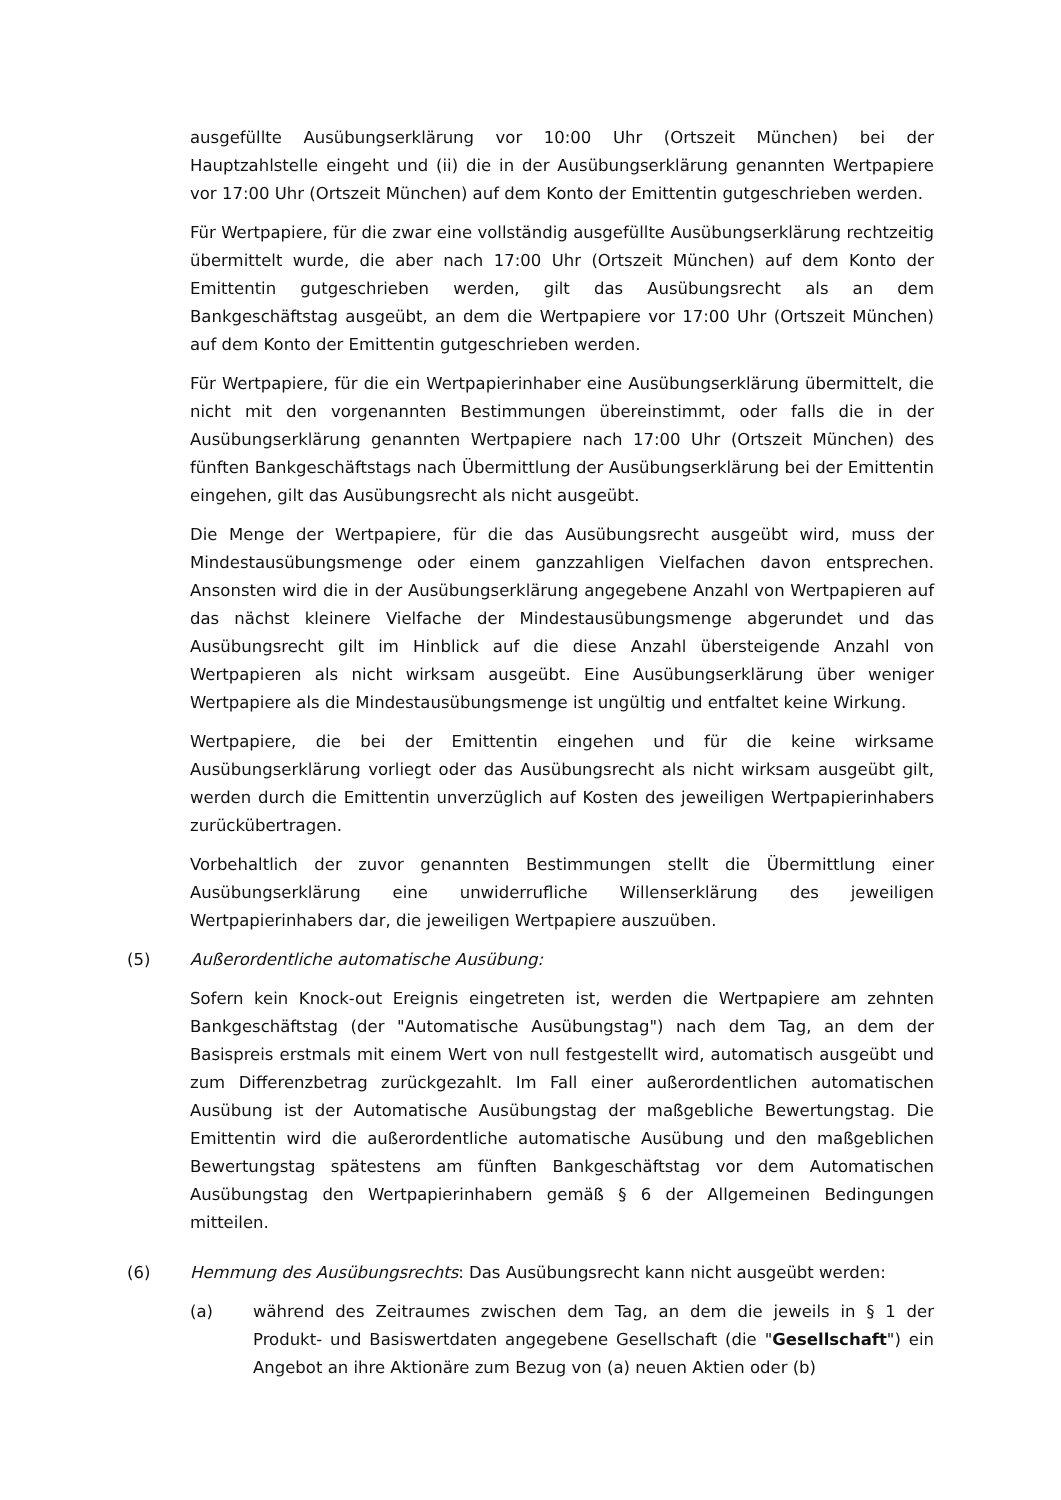ausgefüllte Ausübungserklärung vor 10:00 Uhr (Ortszeit München) bei der Hauptzahlstelle eingeht und (ii) die in der Ausübungserklärung genannten Wertpapiere vor 17:00 Uhr (Ortszeit München) auf dem Konto der Emittentin gutgeschrieben werden.
Für Wertpapiere, für die zwar eine vollständig ausgefüllte Ausübungserklärung rechtzeitig übermittelt wurde, die aber nach 17:00 Uhr (Ortszeit München) auf dem Konto der Emittentin gutgeschrieben werden, gilt das Ausübungsrecht als an dem Bankgeschäftstag ausgeübt, an dem die Wertpapiere vor 17:00 Uhr (Ortszeit München) auf dem Konto der Emittentin gutgeschrieben werden.
Für Wertpapiere, für die ein Wertpapierinhaber eine Ausübungserklärung übermittelt, die nicht mit den vorgenannten Bestimmungen übereinstimmt, oder falls die in der Ausübungserklärung genannten Wertpapiere nach 17:00 Uhr (Ortszeit München) des fünften Bankgeschäftstags nach Übermittlung der Ausübungserklärung bei der Emittentin eingehen, gilt das Ausübungsrecht als nicht ausgeübt.
Die Menge der Wertpapiere, für die das Ausübungsrecht ausgeübt wird, muss der Mindestausübungsmenge oder einem ganzzahligen Vielfachen davon entsprechen. Ansonsten wird die in der Ausübungserklärung angegebene Anzahl von Wertpapieren auf das nächst kleinere Vielfache der Mindestausübungsmenge abgerundet und das Ausübungsrecht gilt im Hinblick auf die diese Anzahl übersteigende Anzahl von Wertpapieren als nicht wirksam ausgeübt. Eine Ausübungserklärung über weniger Wertpapiere als die Mindestausübungsmenge ist ungültig und entfaltet keine Wirkung.
Wertpapiere, die bei der Emittentin eingehen und für die keine wirksame Ausübungserklärung vorliegt oder das Ausübungsrecht als nicht wirksam ausgeübt gilt, werden durch die Emittentin unverzüglich auf Kosten des jeweiligen Wertpapierinhabers zurückübertragen.
Vorbehaltlich der zuvor genannten Bestimmungen stellt die Übermittlung einer Ausübungserklärung eine unwiderrufliche Willenserklärung des jeweiligen Wertpapierinhabers dar, die jeweiligen Wertpapiere auszuüben.
(5) Außerordentliche automatische Ausübung:
Sofern kein Knock-out Ereignis eingetreten ist, werden die Wertpapiere am zehnten Bankgeschäftstag (der "Automatische Ausübungstag") nach dem Tag, an dem der Basispreis erstmals mit einem Wert von null festgestellt wird, automatisch ausgeübt und zum Differenzbetrag zurückgezahlt. Im Fall einer außerordentlichen automatischen Ausübung ist der Automatische Ausübungstag der maßgebliche Bewertungstag. Die Emittentin wird die außerordentliche automatische Ausübung und den maßgeblichen Bewertungstag spätestens am fünften Bankgeschäftstag vor dem Automatischen Ausübungstag den Wertpapierinhabern gemäß § 6 der Allgemeinen Bedingungen mitteilen.
(6) Hemmung des Ausübungsrechts: Das Ausübungsrecht kann nicht ausgeübt werden:
(a) während des Zeitraumes zwischen dem Tag, an dem die jeweils in § 1 der Produkt- und Basiswertdaten angegebene Gesellschaft (die "Gesellschaft") ein Angebot an ihre Aktionäre zum Bezug von (a) neuen Aktien oder (b)